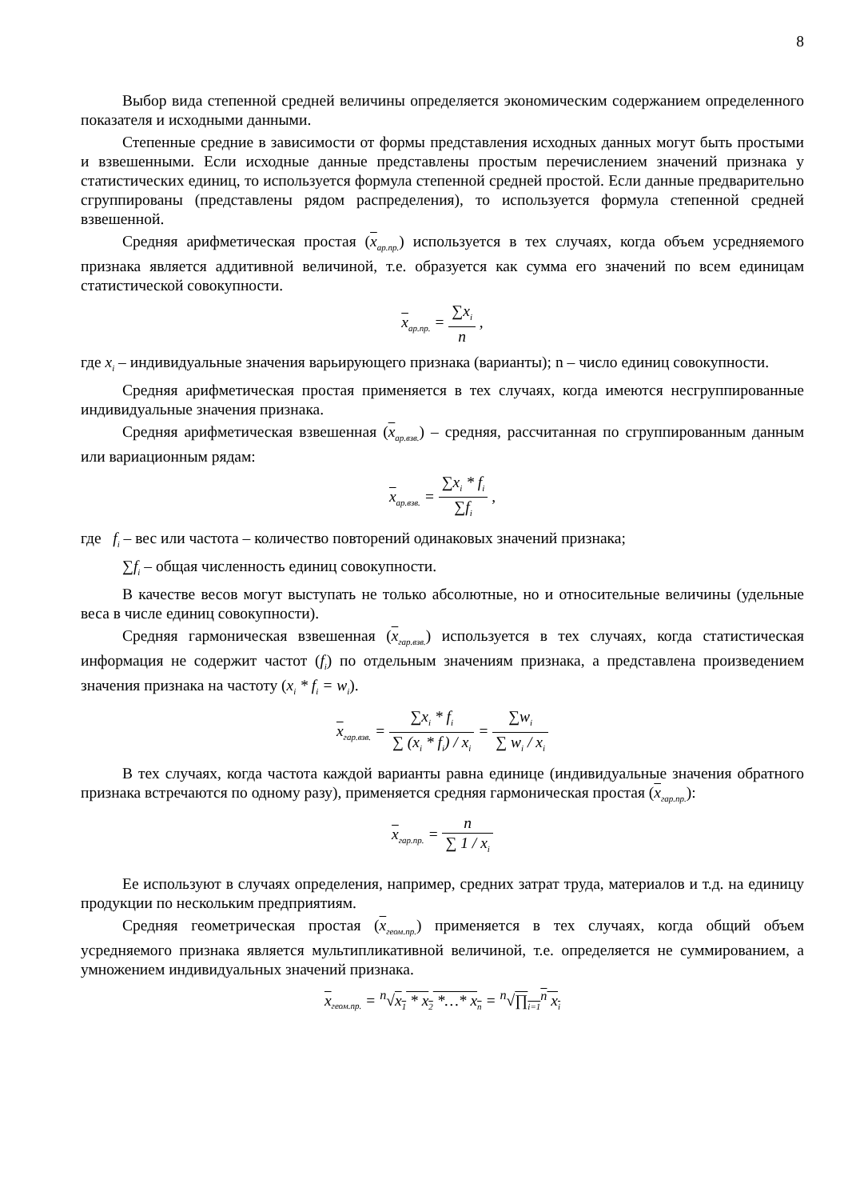8
Выбор вида степенной средней величины определяется экономическим содержанием определенного показателя и исходными данными.
Степенные средние в зависимости от формы представления исходных данных могут быть простыми и взвешенными. Если исходные данные представлены простым перечислением значений признака у статистических единиц, то используется формула степенной средней простой. Если данные предварительно сгруппированы (представлены рядом распределения), то используется формула степенной средней взвешенной.
Средняя арифметическая простая (x<sub>ар.пр.</sub>) используется в тех случаях, когда объем усредняемого признака является аддитивной величиной, т.е. образуется как сумма его значений по всем единицам статистической совокупности.
x<sub>ар.пр.</sub> = ∑x<sub>i</sub> n ,
где x<sub>i</sub> – индивидуальные значения варьирующего признака (варианты); n – число единиц совокупности.
Средняя арифметическая простая применяется в тех случаях, когда имеются несгруппированные индивидуальные значения признака.
Средняя арифметическая взвешенная (x<sub>ар.взв.</sub>) – средняя, рассчитанная по сгруппированным данным или вариационным рядам:
x<sub>ар.взв.</sub> = ∑x<sub>i</sub> * f<sub>i</sub> ∑f<sub>i</sub> ,
где f<sub>i</sub> – вес или частота – количество повторений одинаковых значений признака;
∑f<sub>i</sub> – общая численность единиц совокупности.
В качестве весов могут выступать не только абсолютные, но и относительные величины (удельные веса в числе единиц совокупности).
Средняя гармоническая взвешенная (x<sub>гар.взв.</sub>) используется в тех случаях, когда статистическая информация не содержит частот (f<sub>i</sub>) по отдельным значениям признака, а представлена произведением значения признака на частоту (x<sub>i</sub> * f<sub>i</sub> = w<sub>i</sub>).
x<sub>гар.взв.</sub> = ∑x<sub>i</sub> * f<sub>i</sub> ∑ (x<sub>i</sub> * f<sub>i</sub>) / x<sub>i</sub> = ∑w<sub>i</sub> ∑ w<sub>i</sub> / x<sub>i</sub>
В тех случаях, когда частота каждой варианты равна единице (индивидуальные значения обратного признака встречаются по одному разу), применяется средняя гармоническая простая (x<sub>гар.пр.</sub>):
x<sub>гар.пр.</sub> = n ∑ 1 / x<sub>i</sub>
Ее используют в случаях определения, например, средних затрат труда, материалов и т.д. на единицу продукции по нескольким предприятиям.
Средняя геометрическая простая (x<sub>геом.пр.</sub>) применяется в тех случаях, когда общий объем усредняемого признака является мультипликативной величиной, т.е. определяется не суммированием, а умножением индивидуальных значений признака.
x<sub>геом.пр.</sub> = <sup>n</sup>√x<sub>1</sub> * x<sub>2</sub> *…* x<sub>n</sub> = <sup>n</sup>√∏<sub>i=1</sub><sup>n</sup> x<sub>i</sub>